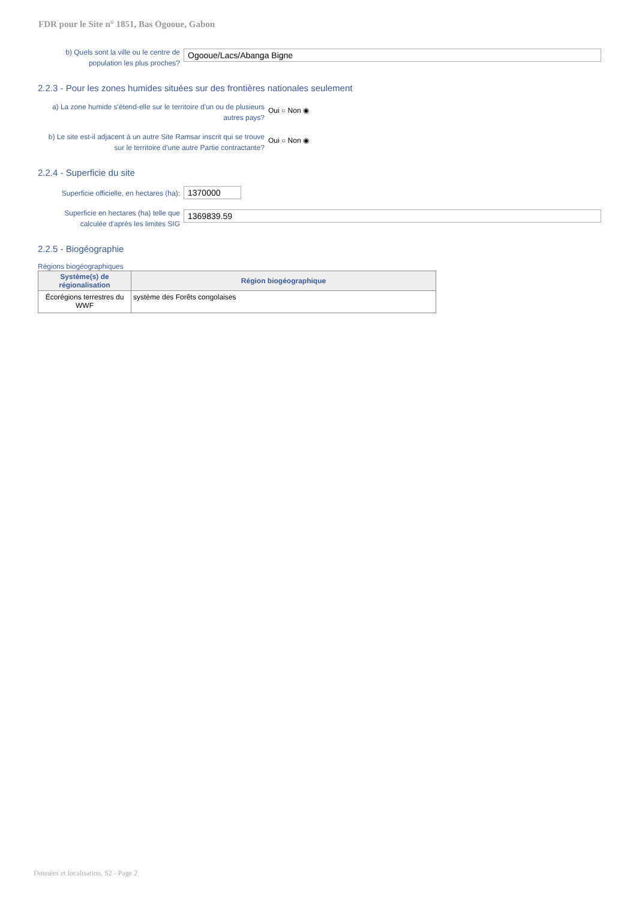FDR pour le Site n° 1851, Bas Ogooue, Gabon
b) Quels sont la ville ou le centre de population les plus proches?
Ogooue/Lacs/Abanga Bigne
2.2.3 - Pour les zones humides situées sur des frontières nationales seulement
a) La zone humide s'étend-elle sur le territoire d'un ou de plusieurs autres pays?
Oui ○ Non ◉
b) Le site est-il adjacent à un autre Site Ramsar inscrit qui se trouve sur le territoire d'une autre Partie contractante?
Oui ○ Non ◉
2.2.4 - Superficie du site
Superficie officielle, en hectares (ha):
1370000
Superficie en hectares (ha) telle que calculée d'après les limites SIG
1369839.59
2.2.5 - Biogéographie
Régions biogéographiques
| Système(s) de régionalisation | Région biogéographique |
| --- | --- |
| Écorégions terrestres du WWF | système des Forêts congolaises |
Données et localisation, S2 - Page 2